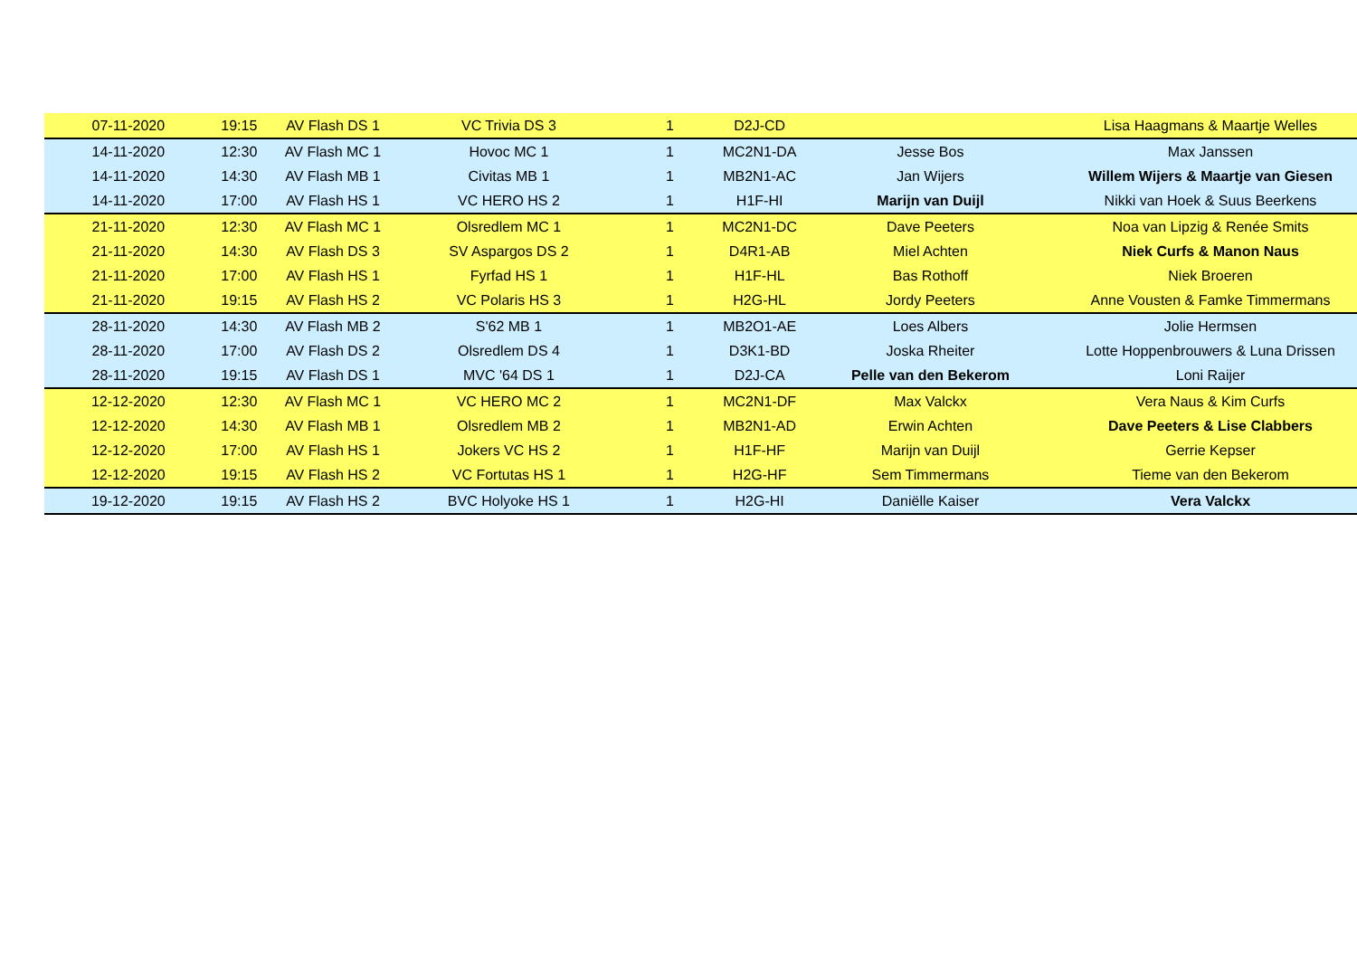| 07-11-2020 | 19:15 | AV Flash DS 1 | VC Trivia DS 3 | 1 | D2J-CD | | Lisa Haagmans & Maartje Welles |
| 14-11-2020 | 12:30 | AV Flash MC 1 | Hovoc MC 1 | 1 | MC2N1-DA | Jesse Bos | Max Janssen |
| 14-11-2020 | 14:30 | AV Flash MB 1 | Civitas MB 1 | 1 | MB2N1-AC | Jan Wijers | Willem Wijers & Maartje van Giesen |
| 14-11-2020 | 17:00 | AV Flash HS 1 | VC HERO HS 2 | 1 | H1F-HI | Marijn van Duijl | Nikki van Hoek & Suus Beerkens |
| 21-11-2020 | 12:30 | AV Flash MC 1 | Olsredlem MC 1 | 1 | MC2N1-DC | Dave Peeters | Noa van Lipzig & Renée Smits |
| 21-11-2020 | 14:30 | AV Flash DS 3 | SV Aspargos DS 2 | 1 | D4R1-AB | Miel Achten | Niek Curfs & Manon Naus |
| 21-11-2020 | 17:00 | AV Flash HS 1 | Fyrfad HS 1 | 1 | H1F-HL | Bas Rothoff | Niek Broeren |
| 21-11-2020 | 19:15 | AV Flash HS 2 | VC Polaris HS 3 | 1 | H2G-HL | Jordy Peeters | Anne Vousten & Famke Timmermans |
| 28-11-2020 | 14:30 | AV Flash MB 2 | S'62 MB 1 | 1 | MB2O1-AE | Loes Albers | Jolie Hermsen |
| 28-11-2020 | 17:00 | AV Flash DS 2 | Olsredlem DS 4 | 1 | D3K1-BD | Joska Rheiter | Lotte Hoppenbrouwers & Luna Drissen |
| 28-11-2020 | 19:15 | AV Flash DS 1 | MVC '64 DS 1 | 1 | D2J-CA | Pelle van den Bekerom | Loni Raijer |
| 12-12-2020 | 12:30 | AV Flash MC 1 | VC HERO MC 2 | 1 | MC2N1-DF | Max Valckx | Vera Naus & Kim Curfs |
| 12-12-2020 | 14:30 | AV Flash MB 1 | Olsredlem MB 2 | 1 | MB2N1-AD | Erwin Achten | Dave Peeters & Lise Clabbers |
| 12-12-2020 | 17:00 | AV Flash HS 1 | Jokers VC HS 2 | 1 | H1F-HF | Marijn van Duijl | Gerrie Kepser |
| 12-12-2020 | 19:15 | AV Flash HS 2 | VC Fortutas HS 1 | 1 | H2G-HF | Sem Timmermans | Tieme van den Bekerom |
| 19-12-2020 | 19:15 | AV Flash HS 2 | BVC Holyoke HS 1 | 1 | H2G-HI | Daniëlle Kaiser | Vera Valckx |